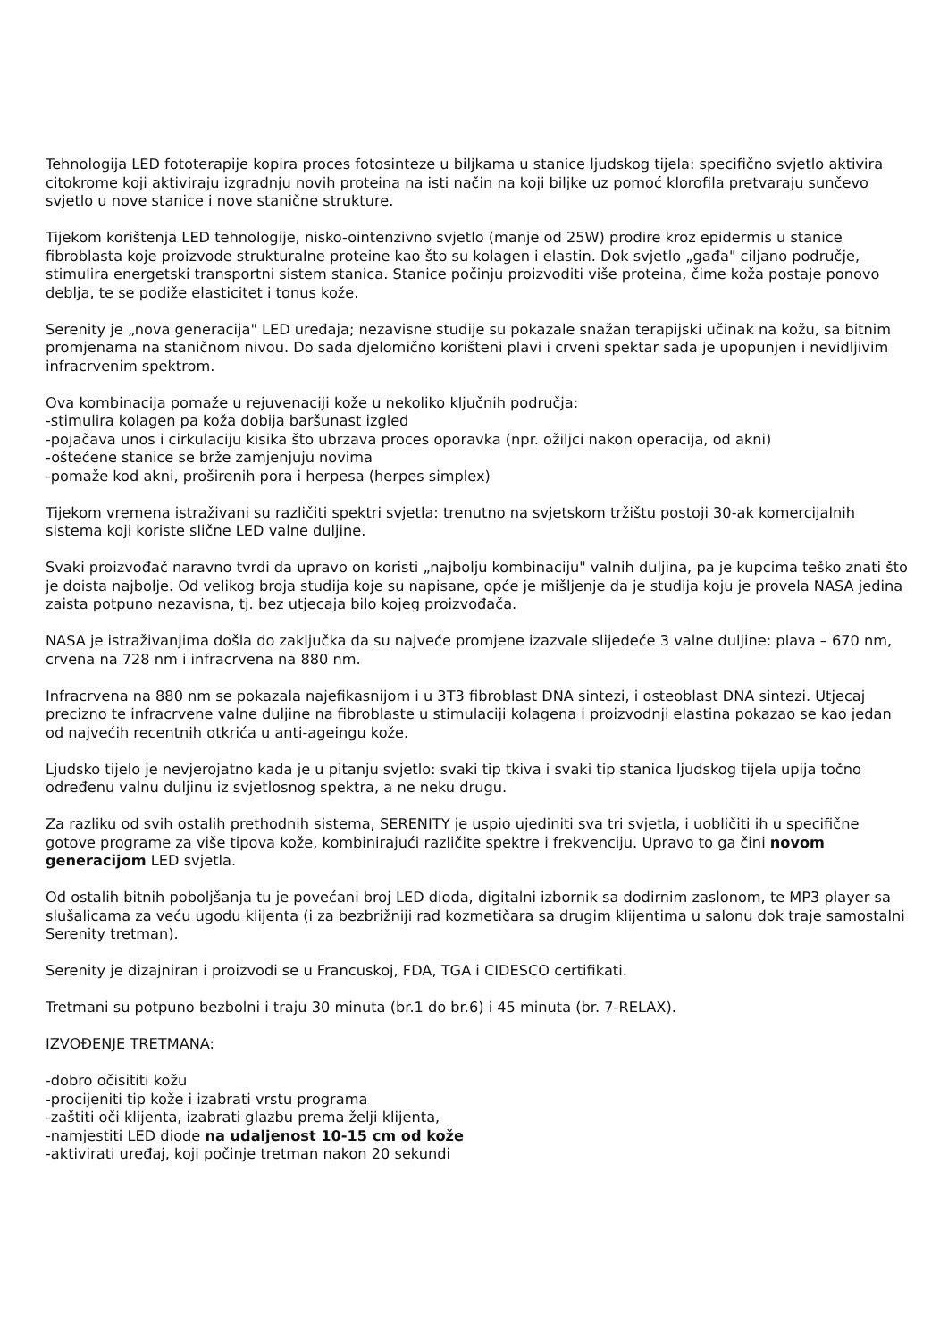Tehnologija LED fototerapije kopira proces fotosinteze u biljkama u stanice ljudskog tijela: specifično svjetlo aktivira citokrome koji aktiviraju izgradnju novih proteina na isti način na koji biljke uz pomoć klorofila pretvaraju sunčevo svjetlo u nove stanice i nove stanične strukture.
Tijekom korištenja LED tehnologije, nisko-ointenzivno svjetlo (manje od 25W) prodire kroz epidermis u stanice fibroblasta koje proizvode strukturalne proteine kao što su kolagen i elastin. Dok svjetlo „gađa" ciljano područje, stimulira energetski transportni sistem stanica. Stanice počinju proizvoditi više proteina, čime koža postaje ponovo deblja, te se podiže elasticitet i tonus kože.
Serenity je „nova generacija" LED uređaja; nezavisne studije su pokazale snažan terapijski učinak na kožu, sa bitnim promjenama na staničnom nivou. Do sada djelomično korišteni plavi i crveni spektar sada je upopunjen i nevidljivim infracrvenim spektrom.
Ova kombinacija pomaže u rejuvenaciji kože u nekoliko ključnih područja:
-stimulira kolagen pa koža dobija baršunast izgled
-pojačava unos i cirkulaciju kisika što ubrzava proces oporavka (npr. ožiljci nakon operacija, od akni)
-oštećene stanice se brže zamjenjuju novima
-pomaže kod akni, proširenih pora i herpesa (herpes simplex)
Tijekom vremena istraživani su različiti spektri svjetla: trenutno na svjetskom tržištu postoji 30-ak komercijalnih sistema koji koriste slične LED valne duljine.
Svaki proizvođač naravno tvrdi da upravo on koristi „najbolju kombinaciju" valnih duljina, pa je kupcima teško znati što je doista najbolje. Od velikog broja studija koje su napisane, opće je mišljenje da je studija koju je provela NASA jedina zaista potpuno nezavisna, tj. bez utjecaja bilo kojeg proizvođača.
NASA je istraživanjima došla do zaključka da su najveće promjene izazvale slijedeće 3 valne duljine: plava – 670 nm, crvena na 728 nm i infracrvena na 880 nm.
Infracrvena na 880 nm se pokazala najefikasnijom i u 3T3 fibroblast DNA sintezi, i osteoblast DNA sintezi. Utjecaj precizno te infracrvene valne duljine na fibroblaste u stimulaciji kolagena i proizvodnji elastina pokazao se kao jedan od najvećih recentnih otkrića u anti-ageingu kože.
Ljudsko tijelo je nevjerojatno kada je u pitanju svjetlo: svaki tip tkiva i svaki tip stanica ljudskog tijela upija točno određenu valnu duljinu iz svjetlosnog spektra, a ne neku drugu.
Za razliku od svih ostalih prethodnih sistema, SERENITY je uspio ujediniti sva tri svjetla, i uobličiti ih u specifične gotove programe za više tipova kože, kombinirajući različite spektre i frekvenciju. Upravo to ga čini novom generacijom LED svjetla.
Od ostalih bitnih poboljšanja tu je povećani broj LED dioda, digitalni izbornik sa dodirnim zaslonom, te MP3 player sa slušalicama za veću ugodu klijenta (i za bezbrižniji rad kozmetičara sa drugim klijentima u salonu dok traje samostalni Serenity tretman).
Serenity je dizajniran i proizvodi se u Francuskoj, FDA, TGA i CIDESCO certifikati.
Tretmani su potpuno bezbolni i traju 30 minuta (br.1 do br.6) i 45 minuta (br. 7-RELAX).
IZVOĐENJE TRETMANA:
-dobro očisititi kožu
-procijeniti tip kože i izabrati vrstu programa
-zaštiti oči klijenta, izabrati glazbu prema želji klijenta,
-namjestiti LED diode na udaljenost 10-15 cm od kože
-aktivirati uređaj, koji počinje tretman nakon 20 sekundi